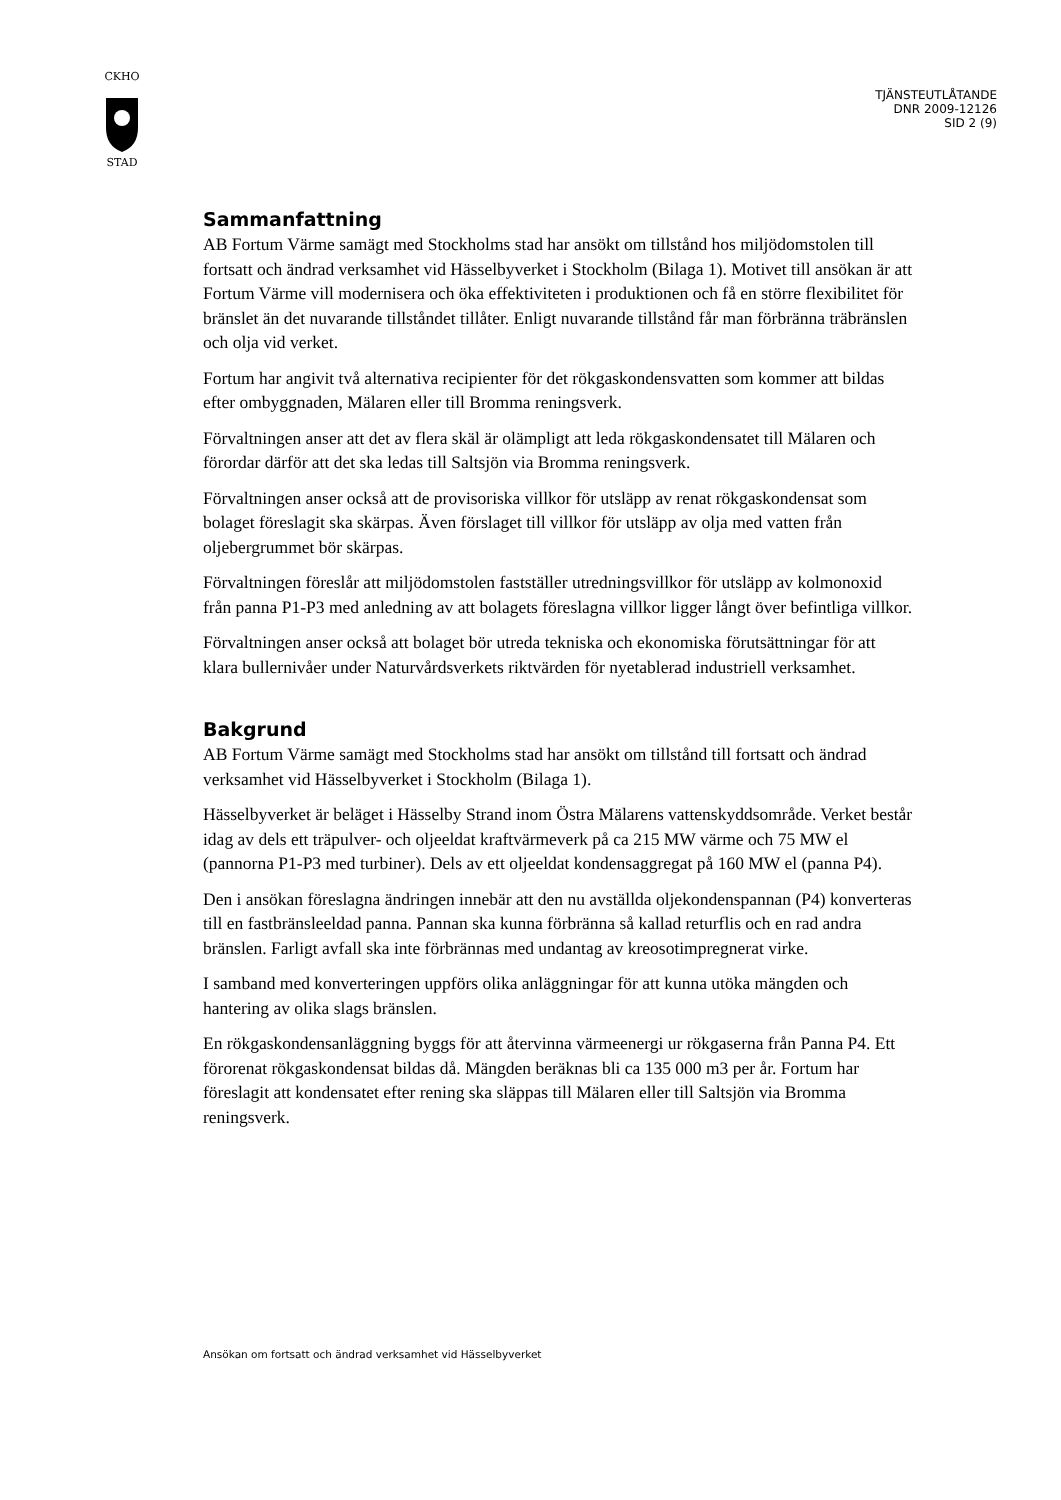CKHO
STAD
TJÄNSTEUTLÅTANDE
DNR 2009-12126
SID 2 (9)
Sammanfattning
AB Fortum Värme samägt med Stockholms stad har ansökt om tillstånd hos miljödomstolen till fortsatt och ändrad verksamhet vid Hässelbyverket i Stockholm (Bilaga 1). Motivet till ansökan är att Fortum Värme vill modernisera och öka effektiviteten i produktionen och få en större flexibilitet för bränslet än det nuvarande tillståndet tillåter. Enligt nuvarande tillstånd får man förbränna träbränslen och olja vid verket.
Fortum har angivit två alternativa recipienter för det rökgaskondensvatten som kommer att bildas efter ombyggnaden, Mälaren eller till Bromma reningsverk.
Förvaltningen anser att det av flera skäl är olämpligt att leda rökgaskondensatet till Mälaren och förordar därför att det ska ledas till Saltsjön via Bromma reningsverk.
Förvaltningen anser också att de provisoriska villkor för utsläpp av renat rökgaskondensat som bolaget föreslagit ska skärpas. Även förslaget till villkor för utsläpp av olja med vatten från oljebergrummet bör skärpas.
Förvaltningen föreslår att miljödomstolen fastställer utredningsvillkor för utsläpp av kolmonoxid från panna P1-P3 med anledning av att bolagets föreslagna villkor ligger långt över befintliga villkor.
Förvaltningen anser också att bolaget bör utreda tekniska och ekonomiska förutsättningar för att klara bullernivåer under Naturvårdsverkets riktvärden för nyetablerad industriell verksamhet.
Bakgrund
AB Fortum Värme samägt med Stockholms stad har ansökt om tillstånd till fortsatt och ändrad verksamhet vid Hässelbyverket i Stockholm (Bilaga 1).
Hässelbyverket är beläget i Hässelby Strand inom Östra Mälarens vattenskyddsområde. Verket består idag av dels ett träpulver- och oljeeldat kraftvärmeverk på ca 215 MW värme och 75 MW el (pannorna P1-P3 med turbiner). Dels av ett oljeeldat kondensaggregat på 160 MW el (panna P4).
Den i ansökan föreslagna ändringen innebär att den nu avställda oljekondenspannan (P4) konverteras till en fastbränsleeldad panna. Pannan ska kunna förbränna så kallad returflis och en rad andra bränslen. Farligt avfall ska inte förbrännas med undantag av kreosotimpregnerat virke.
I samband med konverteringen uppförs olika anläggningar för att kunna utöka mängden och hantering av olika slags bränslen.
En rökgaskondensanläggning byggs för att återvinna värmeenergi ur rökgaserna från Panna P4. Ett förorenat rökgaskondensat bildas då. Mängden beräknas bli ca 135 000 m3 per år. Fortum har föreslagit att kondensatet efter rening ska släppas till Mälaren eller till Saltsjön via Bromma reningsverk.
Ansökan om fortsatt och ändrad verksamhet vid Hässelbyverket